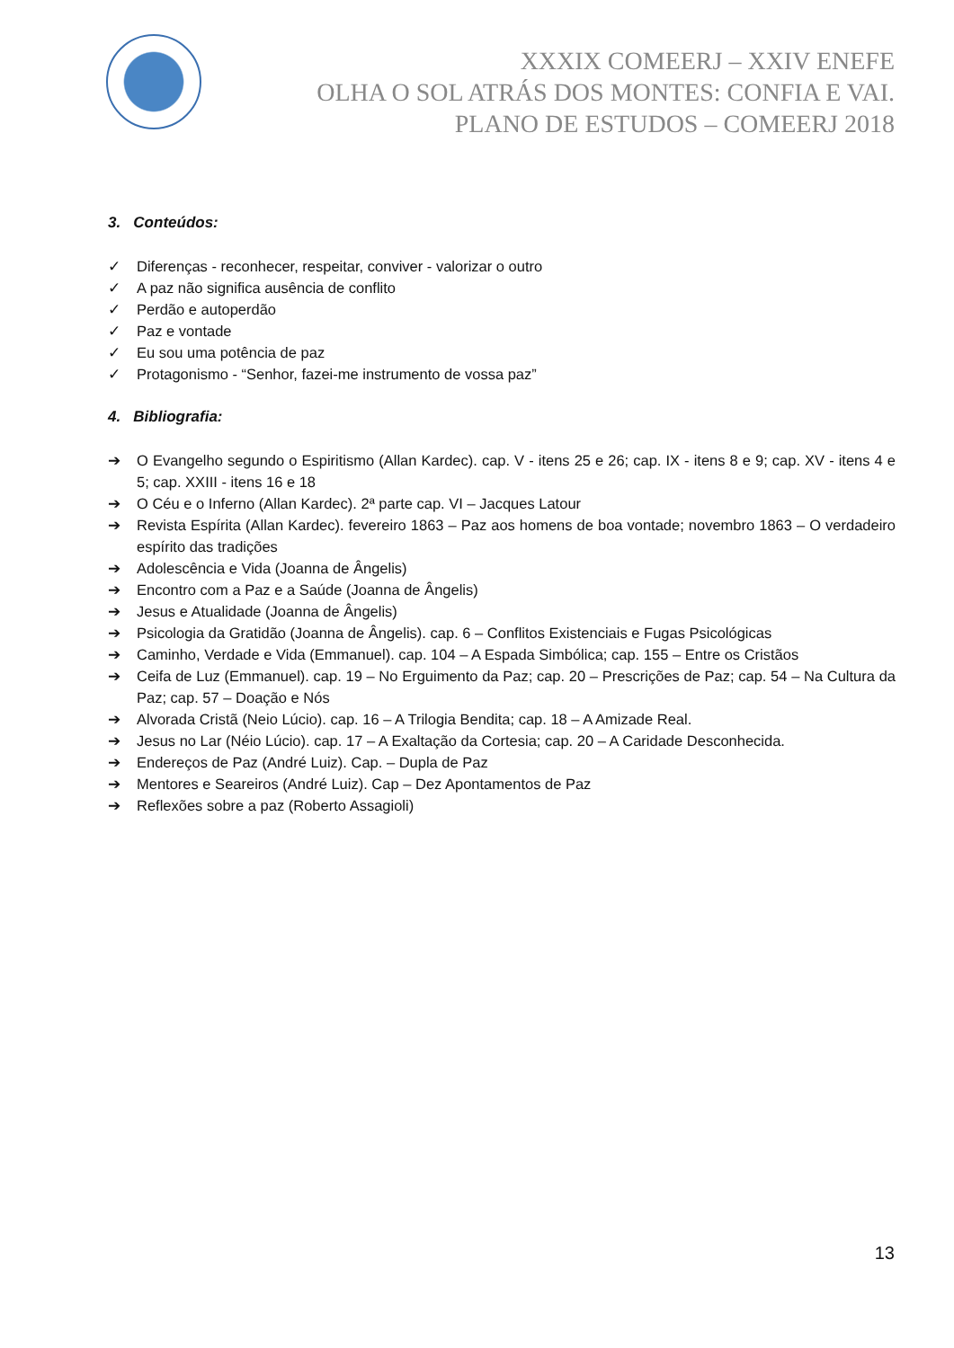XXXIX COMEERJ – XXIV ENEFE
OLHA O SOL ATRÁS DOS MONTES: CONFIA E VAI.
PLANO DE ESTUDOS – COMEERJ 2018
3. Conteúdos:
✓ Diferenças - reconhecer, respeitar, conviver - valorizar o outro
✓ A paz não significa ausência de conflito
✓ Perdão e autoperdão
✓ Paz e vontade
✓ Eu sou uma potência de paz
✓ Protagonismo - “Senhor, fazei-me instrumento de vossa paz”
4. Bibliografia:
➔ O Evangelho segundo o Espiritismo (Allan Kardec). cap. V - itens 25 e 26; cap. IX - itens 8 e 9; cap. XV - itens 4 e 5; cap. XXIII - itens 16 e 18
➔ O Céu e o Inferno (Allan Kardec). 2ª parte cap. VI – Jacques Latour
➔ Revista Espírita (Allan Kardec). fevereiro 1863 – Paz aos homens de boa vontade; novembro 1863 – O verdadeiro espírito das tradições
➔ Adolescência e Vida (Joanna de Ângelis)
➔ Encontro com a Paz e a Saúde (Joanna de Ângelis)
➔ Jesus e Atualidade (Joanna de Ângelis)
➔ Psicologia da Gratidão (Joanna de Ângelis). cap. 6 – Conflitos Existenciais e Fugas Psicológicas
➔ Caminho, Verdade e Vida (Emmanuel). cap. 104 – A Espada Simbólica; cap. 155 – Entre os Cristãos
➔ Ceifa de Luz (Emmanuel). cap. 19 – No Erguimento da Paz; cap. 20 – Prescrições de Paz; cap. 54 – Na Cultura da Paz; cap. 57 – Doação e Nós
➔ Alvorada Cristã (Neio Lúcio). cap. 16 – A Trilogia Bendita; cap. 18 – A Amizade Real.
➔ Jesus no Lar (Néio Lúcio). cap. 17 – A Exaltação da Cortesia; cap. 20 – A Caridade Desconhecida.
➔ Endereços de Paz (André Luiz). Cap. – Dupla de Paz
➔ Mentores e Seareiros (André Luiz). Cap – Dez Apontamentos de Paz
➔ Reflexões sobre a paz (Roberto Assagioli)
13